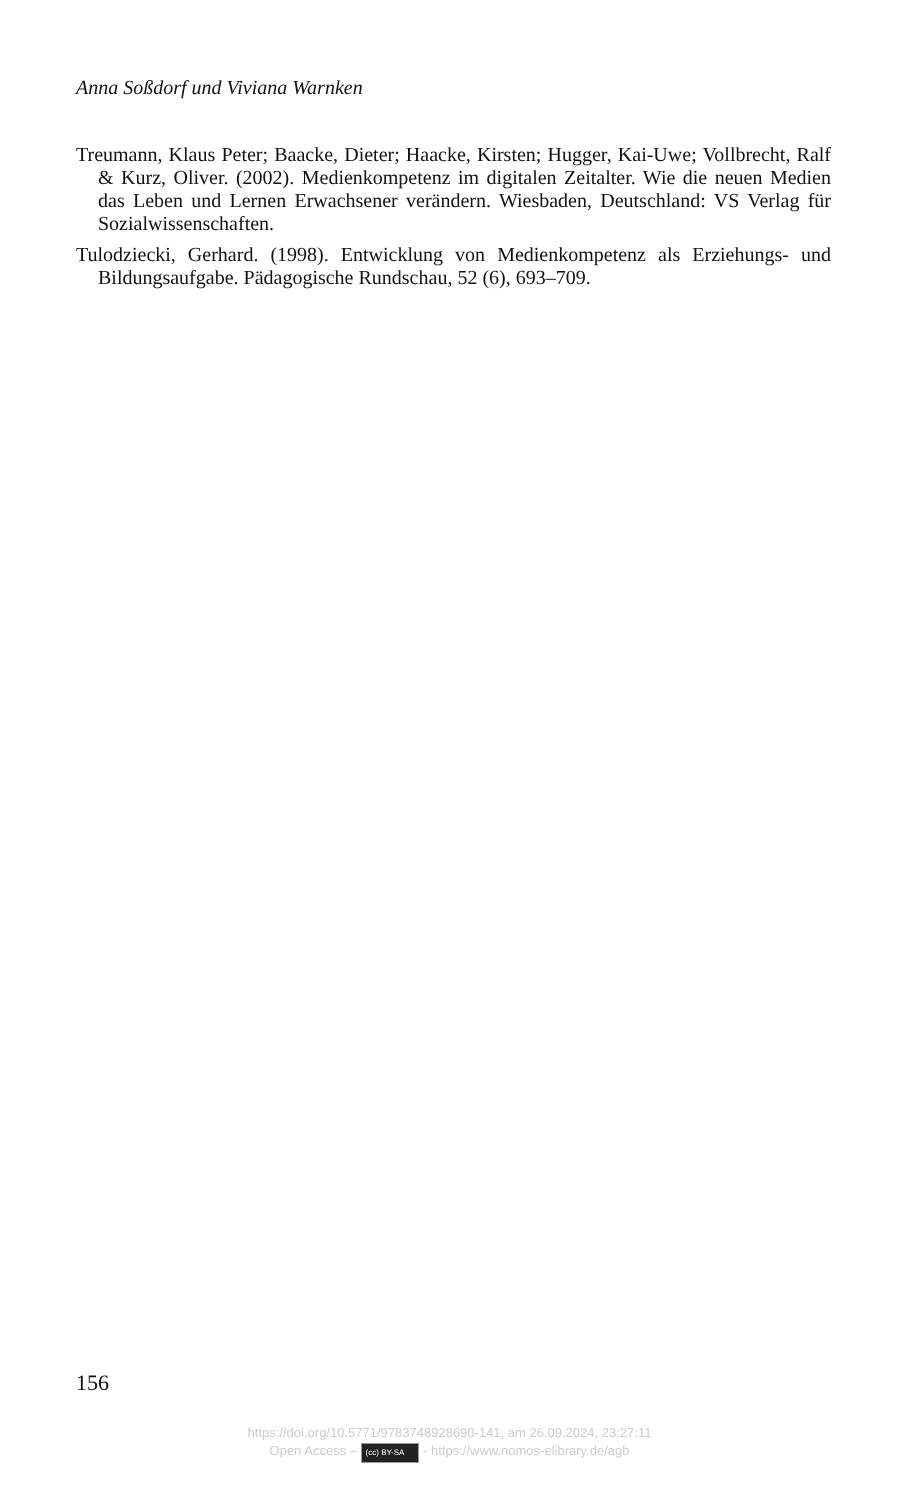Anna Soßdorf und Viviana Warnken
Treumann, Klaus Peter; Baacke, Dieter; Haacke, Kirsten; Hugger, Kai-Uwe; Vollbrecht, Ralf & Kurz, Oliver. (2002). Medienkompetenz im digitalen Zeitalter. Wie die neuen Medien das Leben und Lernen Erwachsener verändern. Wiesbaden, Deutschland: VS Verlag für Sozialwissenschaften.
Tulodziecki, Gerhard. (1998). Entwicklung von Medienkompetenz als Erziehungs- und Bildungsaufgabe. Pädagogische Rundschau, 52 (6), 693–709.
156
https://doi.org/10.5771/9783748928690-141, am 26.09.2024, 23:27:11
Open Access – (cc) BY-SA - https://www.nomos-elibrary.de/agb